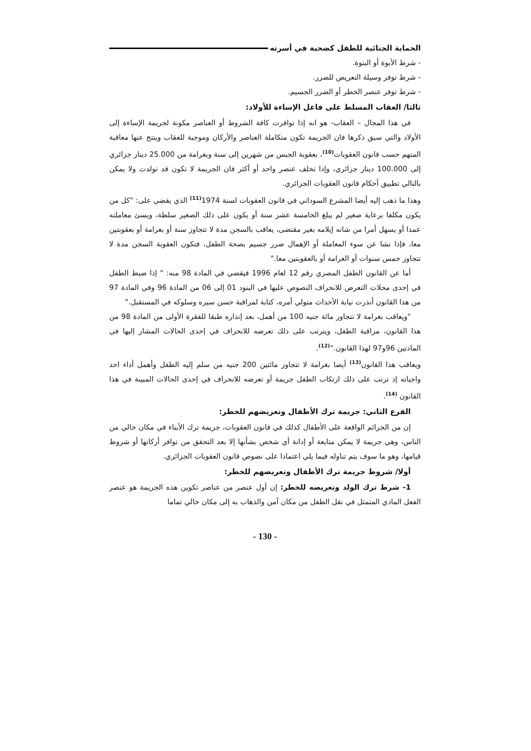الحماية الجنائية للطفل كضحية في أسرته
- شرط الأبوة أو البنوة.
- شرط توفر وسيلة التعريض للضرر.
- شرط توفر عنصر الخطر أو الضرر الجسيم.
ثالثا/ العقاب المسلط على فاعل الإساءة للأولاد:
في هذا المجال – العقاب- هو انه إذا توافرت كافة الشروط أو العناصر مكونة لجريمة الإساءة إلى الأولاد والتي سبق ذكرها فان الجريمة تكون متكاملة العناصر والأركان وموجبة للعقاب وينتج عنها معاقبة المتهم حسب قانون العقوبات<sup>(10)</sup>، بعقوبة الحبس من شهرين إلى سنة وبغرامة من 25.000 دينار جزائري إلى 100.000 دينار جزائري، وإذا تخلف عنصر واحد أو أكثر فان الجريمة لا تكون قد تولدت ولا يمكن بالتالي تطبيق أحكام قانون العقوبات الجزائري.
وهذا ما ذهب إليه أيضا المشرع السوداني في قانون العقوبات لسنة 1974<sup>(11)</sup> الذي يقضي على: "كل من يكون مكلفا برعاية صغير لم يبلغ الخامسة عشر سنة أو يكون على ذلك الصغير سلطة، ويسئ معاملته عمدا أو يسهل أمرا من شانه إيلامه بغير مقتضى، يعاقب بالسجن مدة لا تتجاوز سنة أو بغرامة أو بعقوبتين معا، فإذا نشا عن سوء المعاملة أو الإهمال ضرر جسيم بصحة الطفل، فتكون العقوبة السجن مدة لا تتجاوز خمس سنوات أو الغرامة أو بالعقوبتين معا."
أما عن القانون الطفل المصري رقم 12 لعام 1996 فيقضي في المادة 98 منه: " إذا ضبط الطفل في إحدى محلات التعرض للانحراف النصوص عليها في البنود 01 إلى 06 من المادة 96 وفي المادة 97 من هذا القانون أنذرت نيابة الأحداث متولي أمره، كتابة لمراقبة حسن سيره وسلوكه في المستقبل."
"ويعاقب بغرامة لا تتجاوز مائة جنيه 100 من أهمل، بعد إنذاره طبقا للفقرة الأولى من المادة 98 من هذا القانون، مراقبة الطفل، ويترتب على ذلك تعرضه للانحراف في إحدى الحالات المشار إليها في المادتين 96و97 لهذا القانون."<sup>(12)</sup>.
ويعاقب هذا القانون<sup>(13)</sup> أيضا بغرامة لا تتجاوز مائتين 200 جنيه من سلم إليه الطفل وأهمل أداء احد واجباته إذ ترتب على ذلك ارتكاب الطفل جريمة أو تعرضه للانحراف في إحدى الحالات المبينة في هذا القانون <sup>(14)</sup>.
الفرع الثاني: جريمة ترك الأطفال وتعريضهم للخطر:
إن من الجرائم الواقعة على الأطفال كذلك في قانون العقوبات، جريمة ترك الأبناء في مكان خالي من الناس، وهي جريمة لا يمكن متابعة أو إدانة أي شخص بشأنها إلا بعد التحقق من توافر أركانها أو شروط قيامها، وهو ما سوف يتم تناوله فيما يلي اعتمادا على نصوص قانون العقوبات الجزائري.
أولا/ شروط جريمة ترك الأطفال وتعريضهم للخطر:
1- شرط ترك الولد وتعريضه للخطر: إن أول عنصر من عناصر تكوين هذه الجريمة هو عنصر الفعل المادي المتمثل في نقل الطفل من مكان آمن والذهاب به إلى مكان خالي تماما
- 130 -